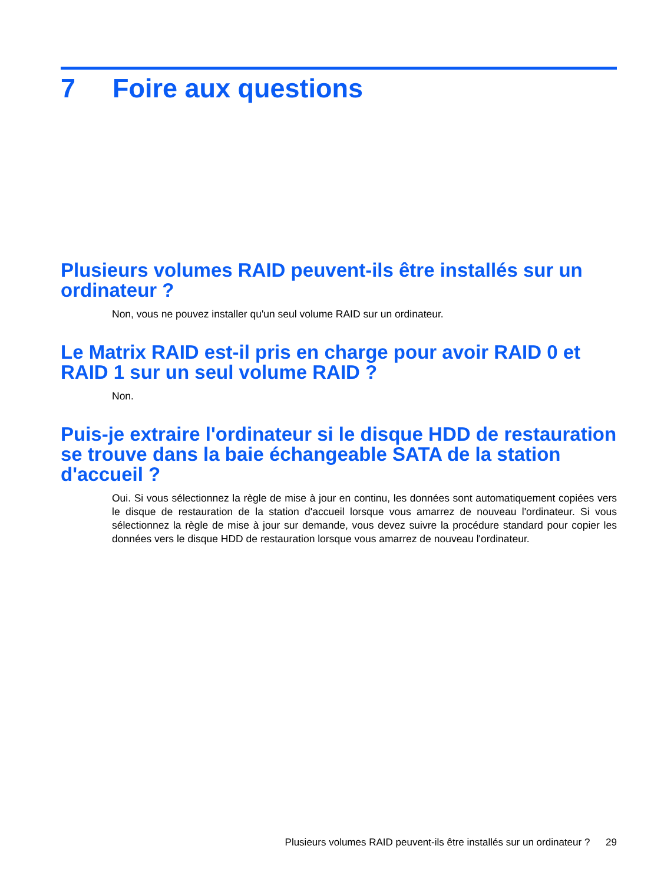7 Foire aux questions
Plusieurs volumes RAID peuvent-ils être installés sur un ordinateur ?
Non, vous ne pouvez installer qu'un seul volume RAID sur un ordinateur.
Le Matrix RAID est-il pris en charge pour avoir RAID 0 et RAID 1 sur un seul volume RAID ?
Non.
Puis-je extraire l'ordinateur si le disque HDD de restauration se trouve dans la baie échangeable SATA de la station d'accueil ?
Oui. Si vous sélectionnez la règle de mise à jour en continu, les données sont automatiquement copiées vers le disque de restauration de la station d'accueil lorsque vous amarrez de nouveau l'ordinateur. Si vous sélectionnez la règle de mise à jour sur demande, vous devez suivre la procédure standard pour copier les données vers le disque HDD de restauration lorsque vous amarrez de nouveau l'ordinateur.
Plusieurs volumes RAID peuvent-ils être installés sur un ordinateur ? 29